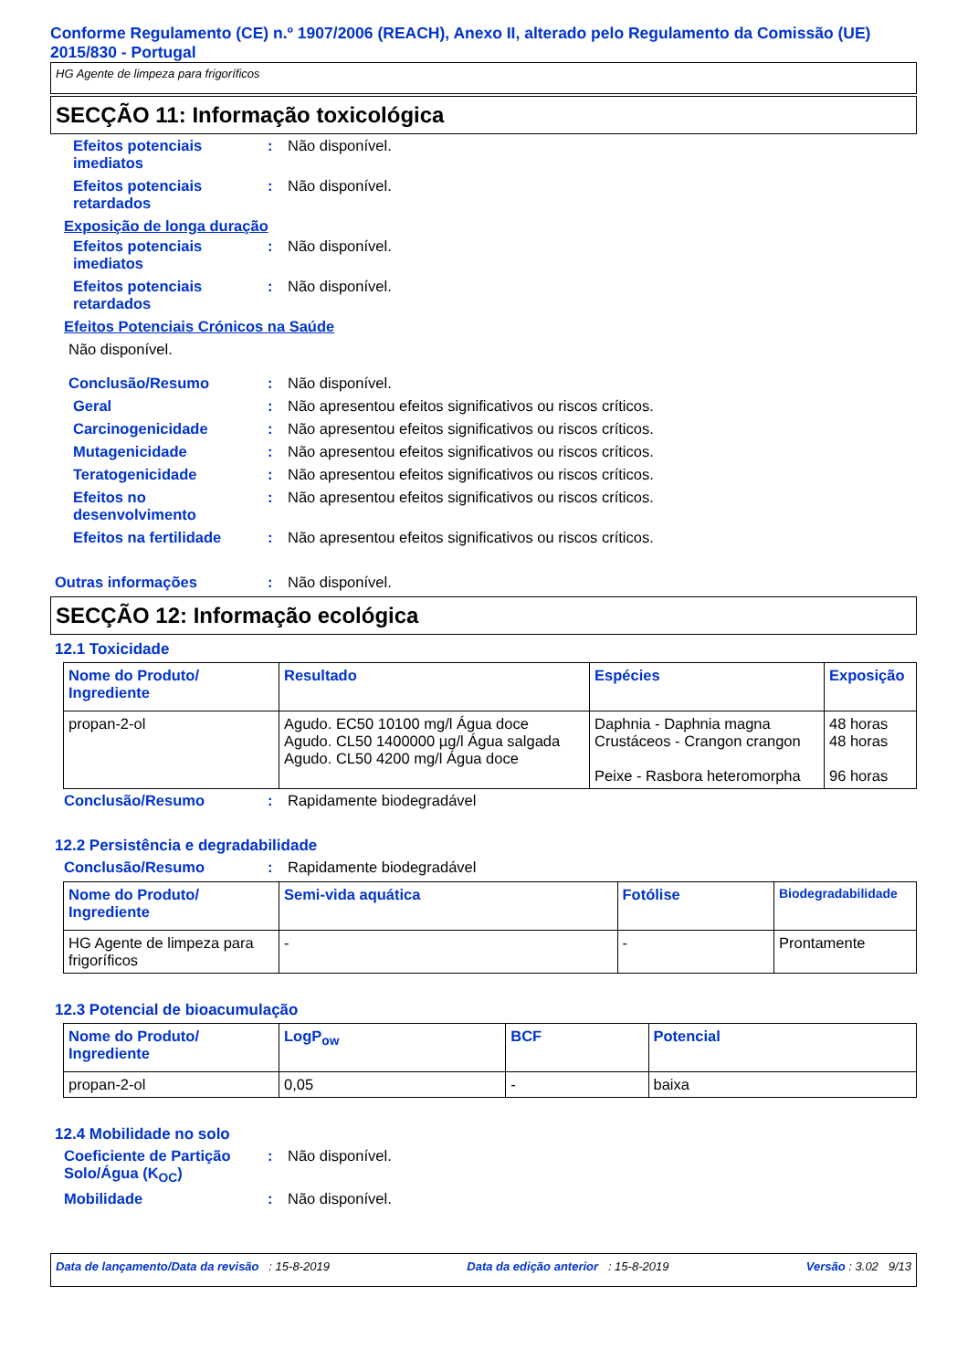Conforme Regulamento (CE) n.º 1907/2006 (REACH), Anexo II, alterado pelo Regulamento da Comissão (UE) 2015/830 - Portugal
HG Agente de limpeza para frigoríficos
SECÇÃO 11: Informação toxicológica
Efeitos potenciais imediatos
: Não disponível.
Efeitos potenciais retardados
: Não disponível.
Exposição de longa duração
Efeitos potenciais imediatos
: Não disponível.
Efeitos potenciais retardados
: Não disponível.
Efeitos Potenciais Crónicos na Saúde
Não disponível.
Conclusão/Resumo : Não disponível.
Geral : Não apresentou efeitos significativos ou riscos críticos.
Carcinogenicidade : Não apresentou efeitos significativos ou riscos críticos.
Mutagenicidade : Não apresentou efeitos significativos ou riscos críticos.
Teratogenicidade : Não apresentou efeitos significativos ou riscos críticos.
Efeitos no desenvolvimento
: Não apresentou efeitos significativos ou riscos críticos.
Efeitos na fertilidade : Não apresentou efeitos significativos ou riscos críticos.
Outras informações : Não disponível.
SECÇÃO 12: Informação ecológica
12.1 Toxicidade
| Nome do Produto/ Ingrediente | Resultado | Espécies | Exposição |
| --- | --- | --- | --- |
| propan-2-ol | Agudo. EC50 10100 mg/l Água doce Agudo. CL50 1400000 µg/l Água salgada Agudo. CL50 4200 mg/l Água doce | Daphnia - Daphnia magna Crustáceos - Crangon crangon Peixe - Rasbora heteromorpha | 48 horas 48 horas 96 horas |
Conclusão/Resumo : Rapidamente biodegradável
12.2 Persistência e degradabilidade
Conclusão/Resumo : Rapidamente biodegradável
| Nome do Produto/ Ingrediente | Semi-vida aquática | Fotólise | Biodegradabilidade |
| --- | --- | --- | --- |
| HG Agente de limpeza para frigoríficos | - | - | Prontamente |
12.3 Potencial de bioacumulação
| Nome do Produto/ Ingrediente | LogP<sub>ow</sub> | BCF | Potencial |
| --- | --- | --- | --- |
| propan-2-ol | 0,05 | - | baixa |
12.4 Mobilidade no solo
Coeficiente de Partição Solo/Água (K<sub>OC</sub>)
: Não disponível.
Mobilidade : Não disponível.
Data de lançamento/Data da revisão : 15-8-2019 Data da edição anterior : 15-8-2019 Versão : 3.02 9/13